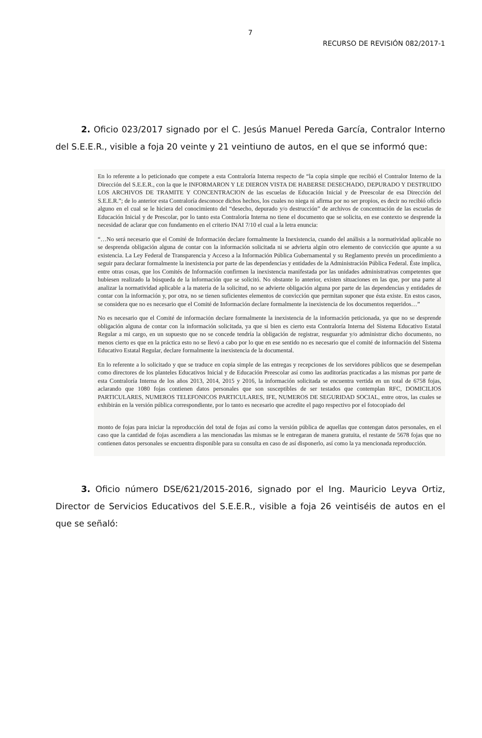7
RECURSO DE REVISIÓN 082/2017-1
2. Oficio 023/2017 signado por el C. Jesús Manuel Pereda García, Contralor Interno del S.E.E.R., visible a foja 20 veinte y 21 veintiuno de autos, en el que se informó que:
En lo referente a lo peticionado que compete a esta Contraloría Interna respecto de “la copia simple que recibió el Contralor Interno de la Dirección del S.E.E.R., con la que le INFORMARON Y LE DIERON VISTA DE HABERSE DESECHADO, DEPURADO Y DESTRUIDO LOS ARCHIVOS DE TRAMITE Y CONCENTRACION de las escuelas de Educación Inicial y de Preescolar de esa Dirección del S.E.E.R.”; de lo anterior esta Contraloría desconoce dichos hechos, los cuales no niega ni afirma por no ser propios, es decir no recibió oficio alguno en el cual se le hiciera del conocimiento del “desecho, depurado y/o destrucción” de archivos de concentración de las escuelas de Educación Inicial y de Prescolar, por lo tanto esta Contraloría Interna no tiene el documento que se solicita, en ese contexto se desprende la necesidad de aclarar que con fundamento en el criterio INAI 7/10 el cual a la letra enuncia:
“…No será necesario que el Comité de Información declare formalmente la Inexistencia, cuando del análisis a la normatividad aplicable no se desprenda obligación alguna de contar con la información solicitada ni se advierta algún otro elemento de convicción que apunte a su existencia. La Ley Federal de Transparencia y Acceso a la Información Pública Gubernamental y su Reglamento prevén un procedimiento a seguir para declarar formalmente la inexistencia por parte de las dependencias y entidades de la Administración Pública Federal. Éste implica, entre otras cosas, que los Comités de Información confirmen la inexistencia manifestada por las unidades administrativas competentes que hubiesen realizado la búsqueda de la información que se solicitó. No obstante lo anterior, existen situaciones en las que, por una parte al analizar la normatividad aplicable a la materia de la solicitud, no se advierte obligación alguna por parte de las dependencias y entidades de contar con la información y, por otra, no se tienen suficientes elementos de convicción que permitan suponer que ésta existe. En estos casos, se considera que no es necesario que el Comité de Información declare formalmente la inexistencia de los documentos requeridos…”
No es necesario que el Comité de información declare formalmente la inexistencia de la información peticionada, ya que no se desprende obligación alguna de contar con la información solicitada, ya que si bien es cierto esta Contraloría Interna del Sistema Educativo Estatal Regular a mi cargo, en un supuesto que no se concede tendría la obligación de registrar, resguardar y/o administrar dicho documento, no menos cierto es que en la práctica esto no se llevó a cabo por lo que en ese sentido no es necesario que el comité de información del Sistema Educativo Estatal Regular, declare formalmente la inexistencia de la documental.
En lo referente a lo solicitado y que se traduce en copia simple de las entregas y recepciones de los servidores públicos que se desempeñan como directores de los planteles Educativos Inicial y de Educación Preescolar así como las auditorías practicadas a las mismas por parte de esta Contraloría Interna de los años 2013, 2014, 2015 y 2016, la información solicitada se encuentra vertida en un total de 6758 fojas, aclarando que 1080 fojas contienen datos personales que son susceptibles de ser testados que contemplan RFC, DOMICILIOS PARTICULARES, NUMEROS TELEFONICOS PARTICULARES, IFE, NUMEROS DE SEGURIDAD SOCIAL, entre otros, las cuales se exhibirán en la versión pública correspondiente, por lo tanto es necesario que acredite el pago respectivo por el fotocopiado del
monto de fojas para iniciar la reproducción del total de fojas así como la versión pública de aquellas que contengan datos personales, en el caso que la cantidad de fojas ascendiera a las mencionadas las mismas se le entregaran de manera gratuita, el restante de 5678 fojas que no contienen datos personales se encuentra disponible para su consulta en caso de así disponerlo, así como la ya mencionada reproducción.
3. Oficio número DSE/621/2015-2016, signado por el Ing. Mauricio Leyva Ortiz, Director de Servicios Educativos del S.E.E.R., visible a foja 26 veintiséis de autos en el que se señaló: